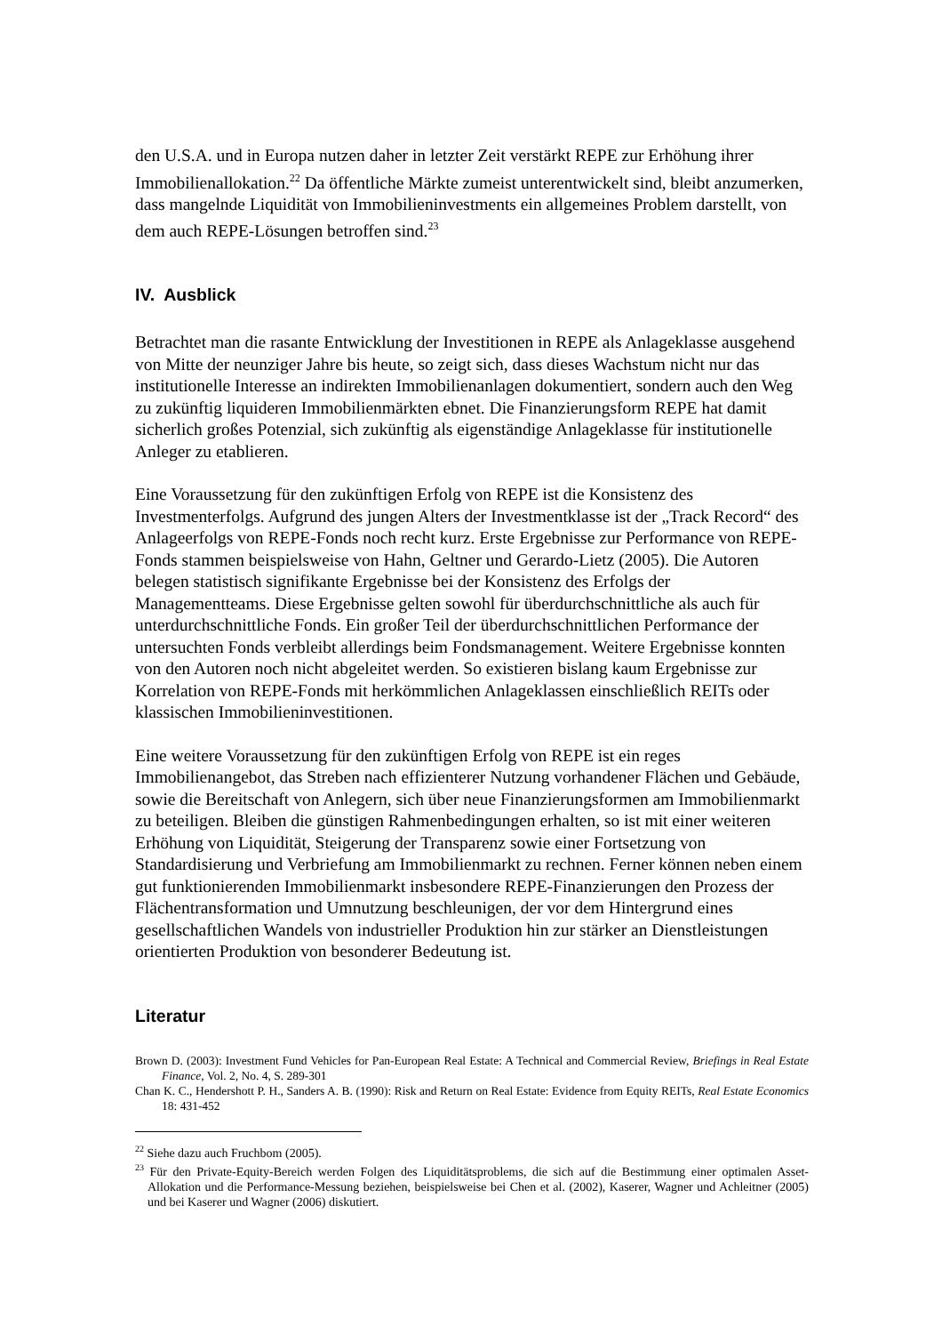den U.S.A. und in Europa nutzen daher in letzter Zeit verstärkt REPE zur Erhöhung ihrer Immobilienallokation.<sup>22</sup> Da öffentliche Märkte zumeist unterentwickelt sind, bleibt anzumerken, dass mangelnde Liquidität von Immobilieninvestments ein allgemeines Problem darstellt, von dem auch REPE-Lösungen betroffen sind.<sup>23</sup>
IV. Ausblick
Betrachtet man die rasante Entwicklung der Investitionen in REPE als Anlageklasse ausgehend von Mitte der neunziger Jahre bis heute, so zeigt sich, dass dieses Wachstum nicht nur das institutionelle Interesse an indirekten Immobilienanlagen dokumentiert, sondern auch den Weg zu zukünftig liquideren Immobilienmärkten ebnet. Die Finanzierungsform REPE hat damit sicherlich großes Potenzial, sich zukünftig als eigenständige Anlageklasse für institutionelle Anleger zu etablieren.
Eine Voraussetzung für den zukünftigen Erfolg von REPE ist die Konsistenz des Investmenterfolgs. Aufgrund des jungen Alters der Investmentklasse ist der „Track Record“ des Anlageerfolgs von REPE-Fonds noch recht kurz. Erste Ergebnisse zur Performance von REPE-Fonds stammen beispielsweise von Hahn, Geltner und Gerardo-Lietz (2005). Die Autoren belegen statistisch signifikante Ergebnisse bei der Konsistenz des Erfolgs der Managementteams. Diese Ergebnisse gelten sowohl für überdurchschnittliche als auch für unterdurchschnittliche Fonds. Ein großer Teil der überdurchschnittlichen Performance der untersuchten Fonds verbleibt allerdings beim Fondsmanagement. Weitere Ergebnisse konnten von den Autoren noch nicht abgeleitet werden. So existieren bislang kaum Ergebnisse zur Korrelation von REPE-Fonds mit herkömmlichen Anlageklassen einschließlich REITs oder klassischen Immobilieninvestitionen.
Eine weitere Voraussetzung für den zukünftigen Erfolg von REPE ist ein reges Immobilienangebot, das Streben nach effizienterer Nutzung vorhandener Flächen und Gebäude, sowie die Bereitschaft von Anlegern, sich über neue Finanzierungsformen am Immobilienmarkt zu beteiligen. Bleiben die günstigen Rahmenbedingungen erhalten, so ist mit einer weiteren Erhöhung von Liquidität, Steigerung der Transparenz sowie einer Fortsetzung von Standardisierung und Verbriefung am Immobilienmarkt zu rechnen. Ferner können neben einem gut funktionierenden Immobilienmarkt insbesondere REPE-Finanzierungen den Prozess der Flächentransformation und Umnutzung beschleunigen, der vor dem Hintergrund eines gesellschaftlichen Wandels von industrieller Produktion hin zur stärker an Dienstleistungen orientierten Produktion von besonderer Bedeutung ist.
Literatur
Brown D. (2003): Investment Fund Vehicles for Pan-European Real Estate: A Technical and Commercial Review, Briefings in Real Estate Finance, Vol. 2, No. 4, S. 289-301
Chan K. C., Hendershott P. H., Sanders A. B. (1990): Risk and Return on Real Estate: Evidence from Equity REITs, Real Estate Economics 18: 431-452
<sup>22</sup> Siehe dazu auch Fruchbom (2005).
<sup>23</sup> Für den Private-Equity-Bereich werden Folgen des Liquiditätsproblems, die sich auf die Bestimmung einer optimalen Asset-Allokation und die Performance-Messung beziehen, beispielsweise bei Chen et al. (2002), Kaserer, Wagner und Achleitner (2005) und bei Kaserer und Wagner (2006) diskutiert.